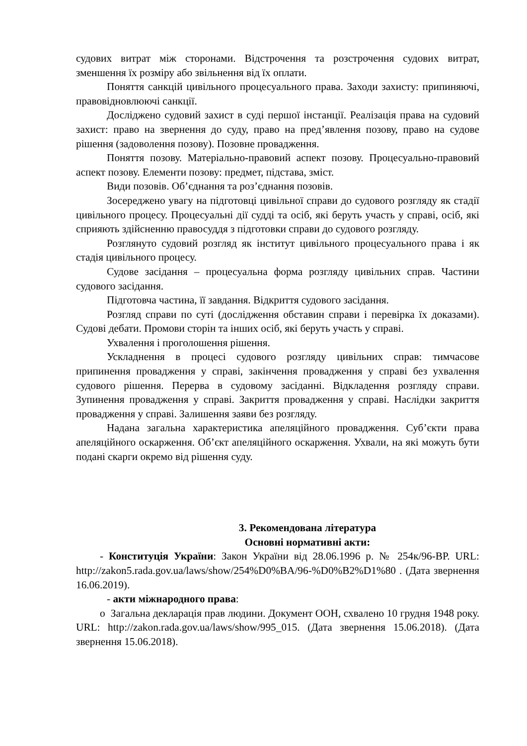судових витрат між сторонами. Відстрочення та розстрочення судових витрат, зменшення їх розміру або звільнення від їх оплати.
Поняття санкцій цивільного процесуального права. Заходи захисту: припиняючі, правовідновлюючі санкції.
Досліджено судовий захист в суді першої інстанції. Реалізація права на судовий захист: право на звернення до суду, право на пред’явлення позову, право на судове рішення (задоволення позову). Позовне провадження.
Поняття позову. Матеріально-правовий аспект позову. Процесуально-правовий аспект позову. Елементи позову: предмет, підстава, зміст.
Види позовів. Об’єднання та роз’єднання позовів.
Зосереджено увагу на підготовці цивільної справи до судового розгляду як стадії цивільного процесу. Процесуальні дії судді та осіб, які беруть участь у справі, осіб, які сприяють здійсненню правосуддя з підготовки справи до судового розгляду.
Розглянуто судовий розгляд як інститут цивільного процесуального права і як стадія цивільного процесу.
Судове засідання – процесуальна форма розгляду цивільних справ. Частини судового засідання.
Підготовча частина, її завдання. Відкриття судового засідання.
Розгляд справи по суті (дослідження обставин справи і перевірка їх доказами). Судові дебати. Промови сторін та інших осіб, які беруть участь у справі.
Ухвалення і проголошення рішення.
Ускладнення в процесі судового розгляду цивільних справ: тимчасове припинення провадження у справі, закінчення провадження у справі без ухвалення судового рішення. Перерва в судовому засіданні. Відкладення розгляду справи. Зупинення провадження у справі. Закриття провадження у справі. Наслідки закриття провадження у справі. Залишення заяви без розгляду.
Надана загальна характеристика апеляційного провадження. Суб’єкти права апеляційного оскарження. Об’єкт апеляційного оскарження. Ухвали, на які можуть бути подані скарги окремо від рішення суду.
3. Рекомендована література
Основні нормативні акти:
- Конституція України: Закон України від 28.06.1996 р. № 254к/96-ВР. URL: http://zakon5.rada.gov.ua/laws/show/254%D0%BA/96-%D0%B2%D1%80 . (Дата звернення 16.06.2019).
- акти міжнародного права:
o Загальна декларація прав людини. Документ ООН, схвалено 10 грудня 1948 року. URL: http://zakon.rada.gov.ua/laws/show/995_015. (Дата звернення 15.06.2018). (Дата звернення 15.06.2018).